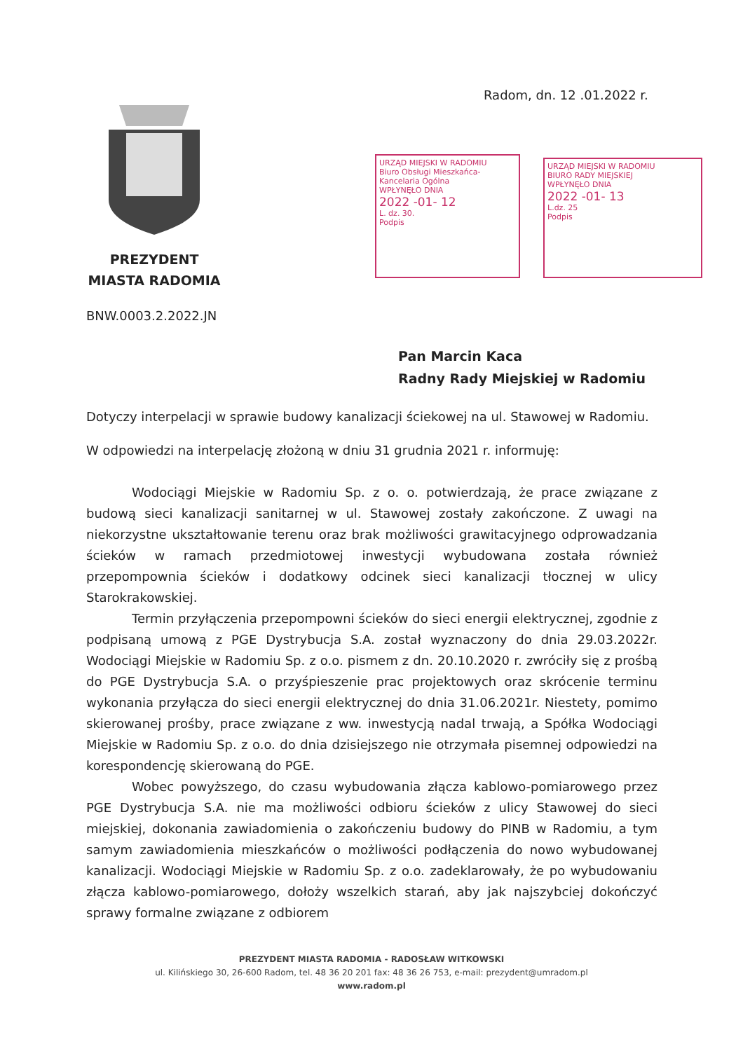Radom, dn. 12 .01.2022 r.
PREZYDENT
MIASTA RADOMIA
URZĄD MIEJSKI W RADOMIU
Biuro Obsługi Mieszkańca-Kancelaria Ogólna
WPŁYNĘŁO DNIA
2022 -01- 12
L. dz. 30.
Podpis
URZĄD MIEJSKI W RADOMIU
BIURO RADY MIEJSKIEJ
WPŁYNĘŁO DNIA
2022 -01- 13
L.dz. 25
Podpis
BNW.0003.2.2022.JN
Pan Marcin Kaca
Radny Rady Miejskiej w Radomiu
Dotyczy interpelacji w sprawie budowy kanalizacji ściekowej na ul. Stawowej w Radomiu.
W odpowiedzi na interpelację złożoną w dniu 31 grudnia 2021 r. informuję:
Wodociągi Miejskie w Radomiu Sp. z o. o. potwierdzają, że prace związane z budową sieci kanalizacji sanitarnej w ul. Stawowej zostały zakończone. Z uwagi na niekorzystne ukształtowanie terenu oraz brak możliwości grawitacyjnego odprowadzania ścieków w ramach przedmiotowej inwestycji wybudowana została również przepompownia ścieków i dodatkowy odcinek sieci kanalizacji tłocznej w ulicy Starokrakowskiej.
Termin przyłączenia przepompowni ścieków do sieci energii elektrycznej, zgodnie z podpisaną umową z PGE Dystrybucja S.A. został wyznaczony do dnia 29.03.2022r. Wodociągi Miejskie w Radomiu Sp. z o.o. pismem z dn. 20.10.2020 r. zwróciły się z prośbą do PGE Dystrybucja S.A. o przyśpieszenie prac projektowych oraz skrócenie terminu wykonania przyłącza do sieci energii elektrycznej do dnia 31.06.2021r. Niestety, pomimo skierowanej prośby, prace związane z ww. inwestycją nadal trwają, a Spółka Wodociągi Miejskie w Radomiu Sp. z o.o. do dnia dzisiejszego nie otrzymała pisemnej odpowiedzi na korespondencję skierowaną do PGE.
Wobec powyższego, do czasu wybudowania złącza kablowo-pomiarowego przez PGE Dystrybucja S.A. nie ma możliwości odbioru ścieków z ulicy Stawowej do sieci miejskiej, dokonania zawiadomienia o zakończeniu budowy do PINB w Radomiu, a tym samym zawiadomienia mieszkańców o możliwości podłączenia do nowo wybudowanej kanalizacji. Wodociągi Miejskie w Radomiu Sp. z o.o. zadeklarowały, że po wybudowaniu złącza kablowo-pomiarowego, dołoży wszelkich starań, aby jak najszybciej dokończyć sprawy formalne związane z odbiorem
PREZYDENT MIASTA RADOMIA - RADOSŁAW WITKOWSKI
ul. Kilińskiego 30, 26-600 Radom, tel. 48 36 20 201 fax: 48 36 26 753, e-mail: prezydent@umradom.pl
www.radom.pl